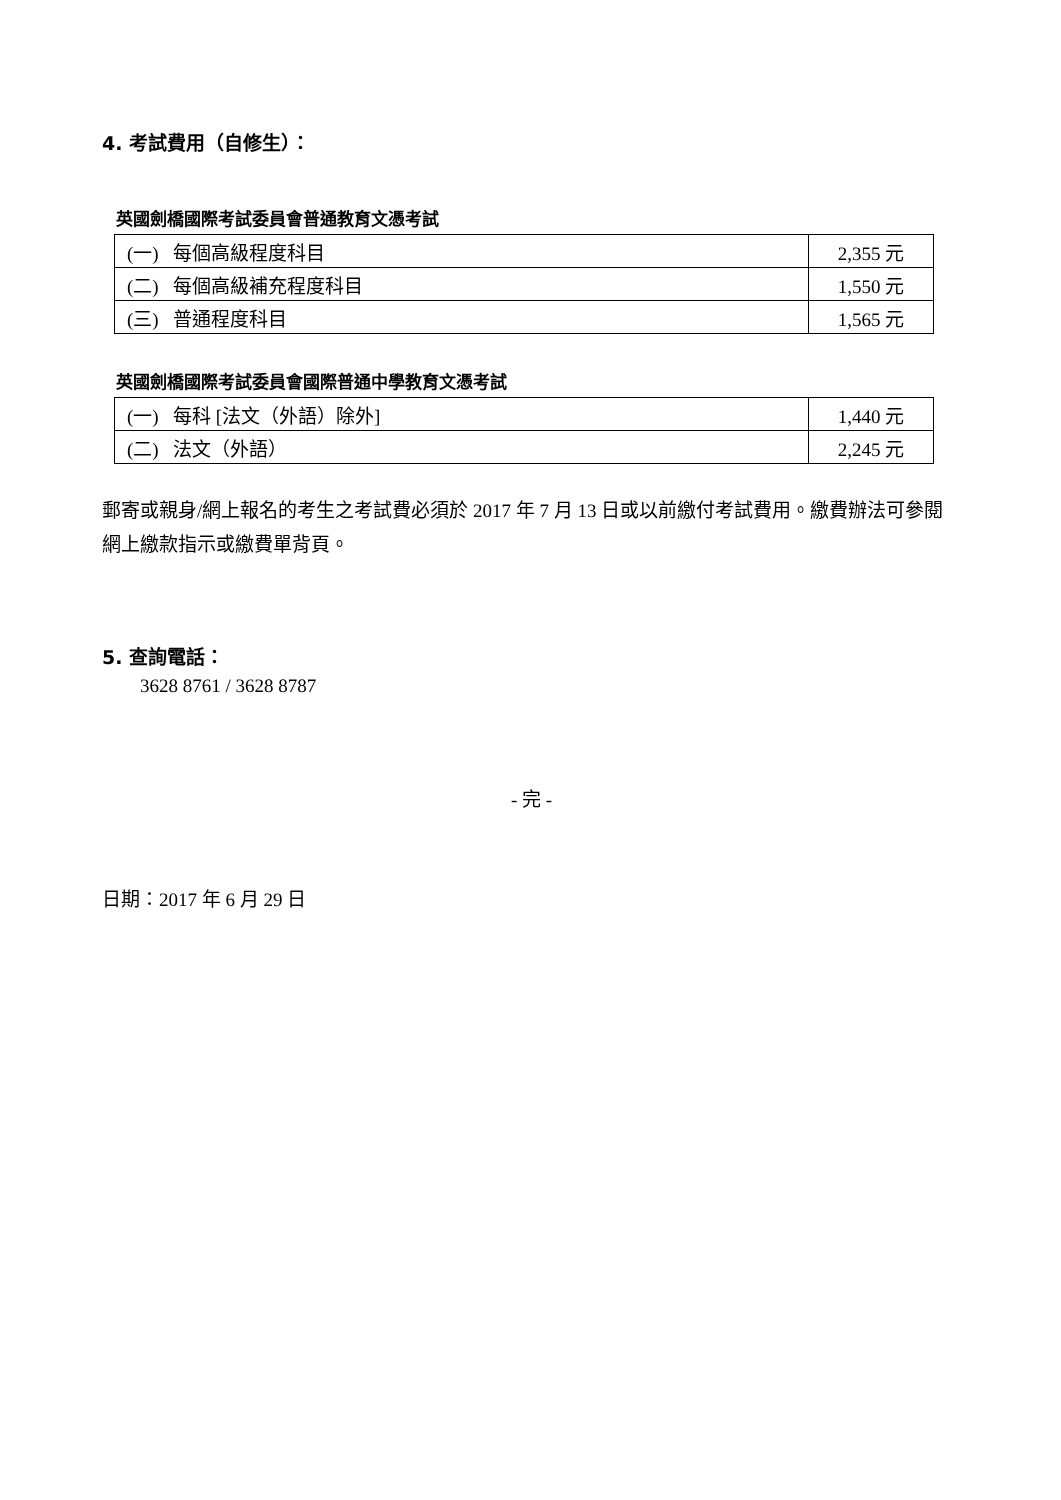4. 考試費用（自修生）：
英國劍橋國際考試委員會普通教育文憑考試
| (一) 每個高級程度科目 | 2,355 元 |
| (二) 每個高級補充程度科目 | 1,550 元 |
| (三) 普通程度科目 | 1,565 元 |
英國劍橋國際考試委員會國際普通中學教育文憑考試
| (一) 每科 [法文（外語）除外] | 1,440 元 |
| (二) 法文（外語） | 2,245 元 |
郵寄或親身/網上報名的考生之考試費必須於 2017 年 7 月 13 日或以前繳付考試費用。繳費辦法可參閱網上繳款指示或繳費單背頁。
5. 查詢電話：
3628 8761 / 3628 8787
- 完 -
日期：2017 年 6 月 29 日